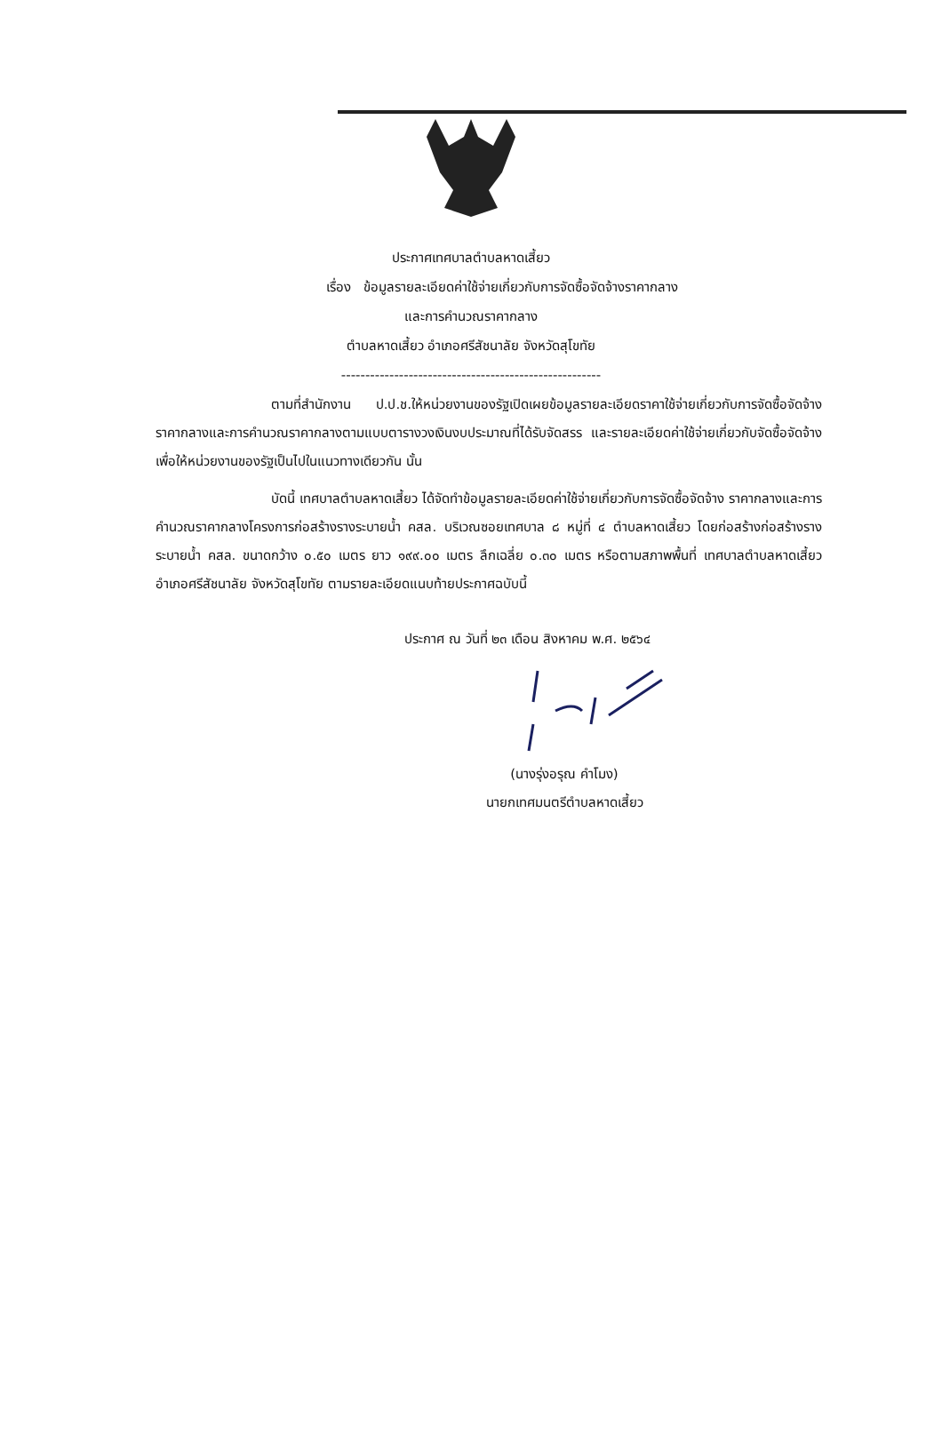ประกาศเทศบาลตำบลหาดเสี้ยว
เรื่อง ข้อมูลรายละเอียดค่าใช้จ่ายเกี่ยวกับการจัดซื้อจัดจ้างราคากลาง
และการคำนวณราคากลาง
ตำบลหาดเสี้ยว อำเภอศรีสัชนาลัย จังหวัดสุโขทัย
------------------------------------------------------
ตามที่สำนักงาน ป.ป.ช.ให้หน่วยงานของรัฐเปิดเผยข้อมูลรายละเอียดราคาใช้จ่ายเกี่ยวกับการจัดซื้อจัดจ้าง ราคากลางและการคำนวณราคากลางตามแบบตารางวงเงินงบประมาณที่ได้รับจัดสรร และรายละเอียดค่าใช้จ่ายเกี่ยวกับจัดซื้อจัดจ้าง เพื่อให้หน่วยงานของรัฐเป็นไปในแนวทางเดียวกัน นั้น
บัดนี้ เทศบาลตำบลหาดเสี้ยว ได้จัดทำข้อมูลรายละเอียดค่าใช้จ่ายเกี่ยวกับการจัดซื้อจัดจ้าง ราคากลางและการคำนวณราคากลางโครงการก่อสร้างรางระบายน้ำ คสล. บริเวณซอยเทศบาล ๘ หมู่ที่ ๔ ตำบลหาดเสี้ยว โดยก่อสร้างก่อสร้างรางระบายน้ำ คสล. ขนาดกว้าง ๐.๕๐ เมตร ยาว ๑๙๙.๐๐ เมตร ลึกเฉลี่ย ๐.๓๐ เมตร หรือตามสภาพพื้นที่ เทศบาลตำบลหาดเสี้ยว อำเภอศรีสัชนาลัย จังหวัดสุโขทัย ตามรายละเอียดแนบท้ายประกาศฉบับนี้
ประกาศ ณ วันที่ ๒๓ เดือน สิงหาคม พ.ศ. ๒๕๖๔
(นางรุ่งอรุณ คำโมง)
นายกเทศมนตรีตำบลหาดเสี้ยว